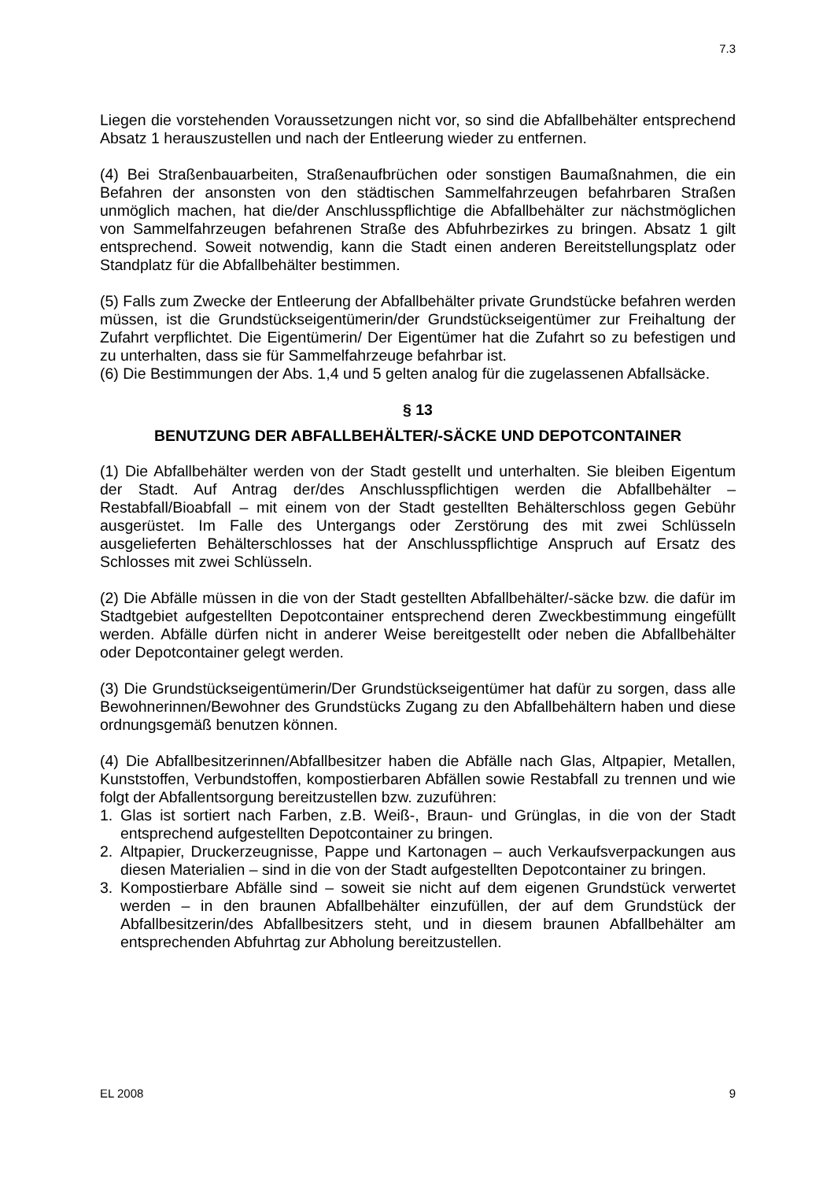7.3
Liegen die vorstehenden Voraussetzungen nicht vor, so sind die Abfallbehälter entsprechend Absatz 1 herauszustellen und nach der Entleerung wieder zu entfernen.
(4) Bei Straßenbauarbeiten, Straßenaufbrüchen oder sonstigen Baumaßnahmen, die ein Befahren der ansonsten von den städtischen Sammelfahrzeugen befahrbaren Straßen unmöglich machen, hat die/der Anschlusspflichtige die Abfallbehälter zur nächstmöglichen von Sammelfahrzeugen befahrenen Straße des Abfuhrbezirkes zu bringen. Absatz 1 gilt entsprechend. Soweit notwendig, kann die Stadt einen anderen Bereitstellungsplatz oder Standplatz für die Abfallbehälter bestimmen.
(5) Falls zum Zwecke der Entleerung der Abfallbehälter private Grundstücke befahren werden müssen, ist die Grundstückseigentümerin/der Grundstückseigentümer zur Freihaltung der Zufahrt verpflichtet. Die Eigentümerin/ Der Eigentümer hat die Zufahrt so zu befestigen und zu unterhalten, dass sie für Sammelfahrzeuge befahrbar ist.
(6) Die Bestimmungen der Abs. 1,4 und 5 gelten analog für die zugelassenen Abfallsäcke.
§ 13
BENUTZUNG DER ABFALLBEHÄLTER/-SÄCKE UND DEPOTCONTAINER
(1) Die Abfallbehälter werden von der Stadt gestellt und unterhalten. Sie bleiben Eigentum der Stadt. Auf Antrag der/des Anschlusspflichtigen werden die Abfallbehälter – Restabfall/Bioabfall – mit einem von der Stadt gestellten Behälterschloss gegen Gebühr ausgerüstet. Im Falle des Untergangs oder Zerstörung des mit zwei Schlüsseln ausgelieferten Behälterschlosses hat der Anschlusspflichtige Anspruch auf Ersatz des Schlosses mit zwei Schlüsseln.
(2) Die Abfälle müssen in die von der Stadt gestellten Abfallbehälter/-säcke bzw. die dafür im Stadtgebiet aufgestellten Depotcontainer entsprechend deren Zweckbestimmung eingefüllt werden. Abfälle dürfen nicht in anderer Weise bereitgestellt oder neben die Abfallbehälter oder Depotcontainer gelegt werden.
(3) Die Grundstückseigentümerin/Der Grundstückseigentümer hat dafür zu sorgen, dass alle Bewohnerinnen/Bewohner des Grundstücks Zugang zu den Abfallbehältern haben und diese ordnungsgemäß benutzen können.
(4) Die Abfallbesitzerinnen/Abfallbesitzer haben die Abfälle nach Glas, Altpapier, Metallen, Kunststoffen, Verbundstoffen, kompostierbaren Abfällen sowie Restabfall zu trennen und wie folgt der Abfallentsorgung bereitzustellen bzw. zuzuführen:
1. Glas ist sortiert nach Farben, z.B. Weiß-, Braun- und Grünglas, in die von der Stadt entsprechend aufgestellten Depotcontainer zu bringen.
2. Altpapier, Druckerzeugnisse, Pappe und Kartonagen – auch Verkaufsverpackungen aus diesen Materialien – sind in die von der Stadt aufgestellten Depotcontainer zu bringen.
3. Kompostierbare Abfälle sind – soweit sie nicht auf dem eigenen Grundstück verwertet werden – in den braunen Abfallbehälter einzufüllen, der auf dem Grundstück der Abfallbesitzerin/des Abfallbesitzers steht, und in diesem braunen Abfallbehälter am entsprechenden Abfuhrtag zur Abholung bereitzustellen.
EL 2008 9